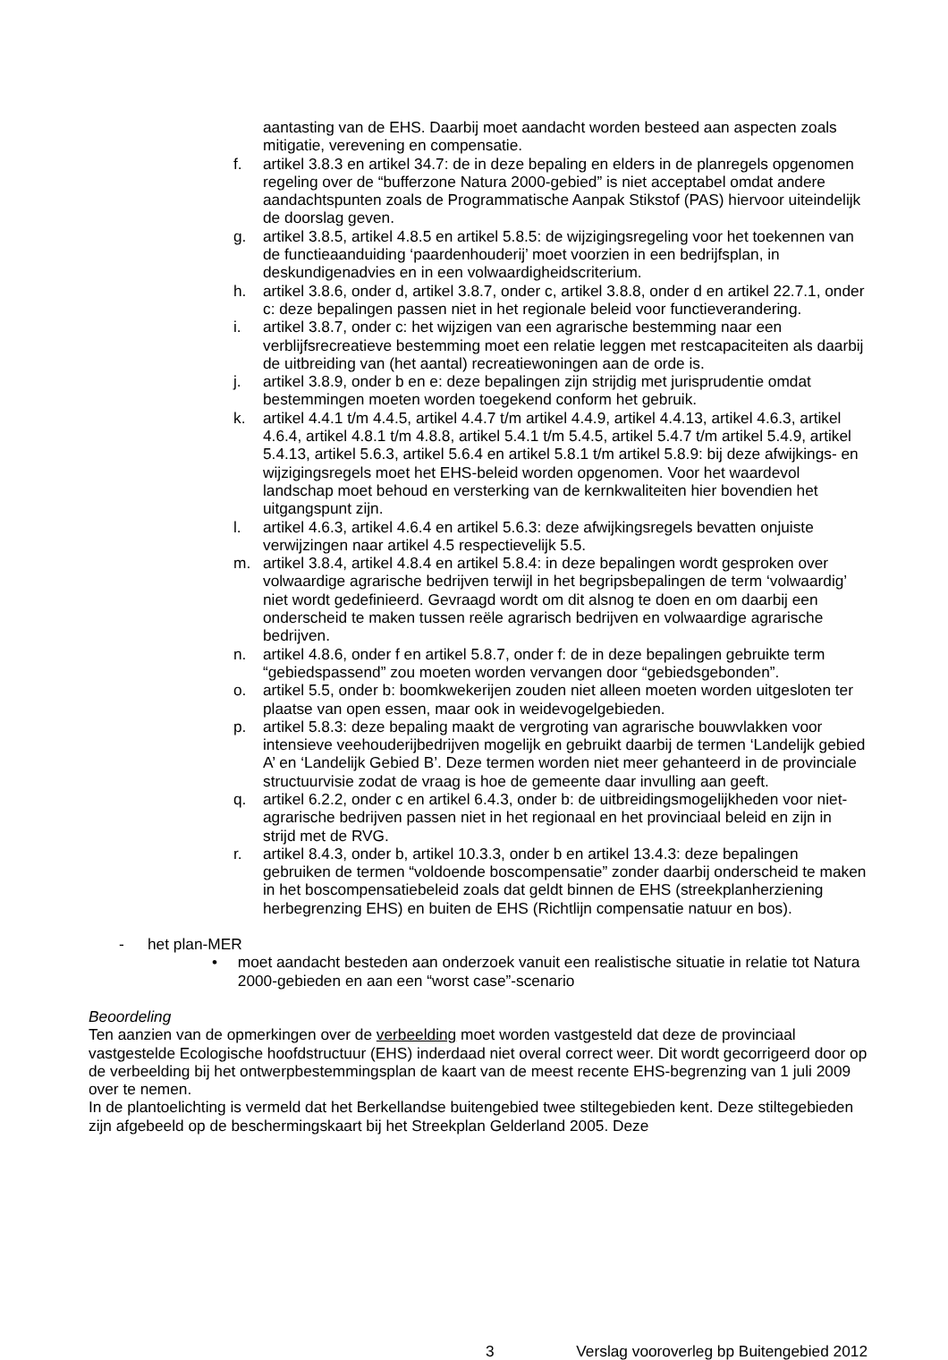aantasting van de EHS. Daarbij moet aandacht worden besteed aan aspecten zoals mitigatie, verevening en compensatie.
f. artikel 3.8.3 en artikel 34.7: de in deze bepaling en elders in de planregels opgenomen regeling over de “bufferzone Natura 2000-gebied” is niet acceptabel omdat andere aandachtspunten zoals de Programmatische Aanpak Stikstof (PAS) hiervoor uiteindelijk de doorslag geven.
g. artikel 3.8.5, artikel 4.8.5 en artikel 5.8.5: de wijzigingsregeling voor het toekennen van de functieaanduiding ‘paardenhouderij’ moet voorzien in een bedrijfsplan, in deskundigenadvies en in een volwaardigheidscriterium.
h. artikel 3.8.6, onder d, artikel 3.8.7, onder c, artikel 3.8.8, onder d en artikel 22.7.1, onder c: deze bepalingen passen niet in het regionale beleid voor functieverandering.
i. artikel 3.8.7, onder c: het wijzigen van een agrarische bestemming naar een verblijfsrecreatieve bestemming moet een relatie leggen met restcapaciteiten als daarbij de uitbreiding van (het aantal) recreatiewoningen aan de orde is.
j. artikel 3.8.9, onder b en e: deze bepalingen zijn strijdig met jurisprudentie omdat bestemmingen moeten worden toegekend conform het gebruik.
k. artikel 4.4.1 t/m 4.4.5, artikel 4.4.7 t/m artikel 4.4.9, artikel 4.4.13, artikel 4.6.3, artikel 4.6.4, artikel 4.8.1 t/m 4.8.8, artikel 5.4.1 t/m 5.4.5, artikel 5.4.7 t/m artikel 5.4.9, artikel 5.4.13, artikel 5.6.3, artikel 5.6.4 en artikel 5.8.1 t/m artikel 5.8.9: bij deze afwijkings- en wijzigingsregels moet het EHS-beleid worden opgenomen. Voor het waardevol landschap moet behoud en versterking van de kernkwaliteiten hier bovendien het uitgangspunt zijn.
l. artikel 4.6.3, artikel 4.6.4 en artikel 5.6.3: deze afwijkingsregels bevatten onjuiste verwijzingen naar artikel 4.5 respectievelijk 5.5.
m. artikel 3.8.4, artikel 4.8.4 en artikel 5.8.4: in deze bepalingen wordt gesproken over volwaardige agrarische bedrijven terwijl in het begripsbepalingen de term ‘volwaardig’ niet wordt gedefinieerd. Gevraagd wordt om dit alsnog te doen en om daarbij een onderscheid te maken tussen reële agrarisch bedrijven en volwaardige agrarische bedrijven.
n. artikel 4.8.6, onder f en artikel 5.8.7, onder f: de in deze bepalingen gebruikte term “gebiedspassend” zou moeten worden vervangen door “gebiedsgebonden”.
o. artikel 5.5, onder b: boomkwekerijen zouden niet alleen moeten worden uitgesloten ter plaatse van open essen, maar ook in weidevogelgebieden.
p. artikel 5.8.3: deze bepaling maakt de vergroting van agrarische bouwvlakken voor intensieve veehouderijbedrijven mogelijk en gebruikt daarbij de termen ‘Landelijk gebied A’ en ‘Landelijk Gebied B’. Deze termen worden niet meer gehanteerd in de provinciale structuurvisie zodat de vraag is hoe de gemeente daar invulling aan geeft.
q. artikel 6.2.2, onder c en artikel 6.4.3, onder b: de uitbreidingsmogelijkheden voor niet-agrarische bedrijven passen niet in het regionaal en het provinciaal beleid en zijn in strijd met de RVG.
r. artikel 8.4.3, onder b, artikel 10.3.3, onder b en artikel 13.4.3: deze bepalingen gebruiken de termen “voldoende boscompensatie” zonder daarbij onderscheid te maken in het boscompensatiebeleid zoals dat geldt binnen de EHS (streekplanherziening herbegrenzing EHS) en buiten de EHS (Richtlijn compensatie natuur en bos).
- het plan-MER
• moet aandacht besteden aan onderzoek vanuit een realistische situatie in relatie tot Natura 2000-gebieden en aan een “worst case”-scenario
Beoordeling
Ten aanzien van de opmerkingen over de verbeelding moet worden vastgesteld dat deze de provinciaal vastgestelde Ecologische hoofdstructuur (EHS) inderdaad niet overal correct weer. Dit wordt gecorrigeerd door op de verbeelding bij het ontwerpbestemmingsplan de kaart van de meest recente EHS-begrenzing van 1 juli 2009 over te nemen.
In de plantoelichting is vermeld dat het Berkellandse buitengebied twee stiltegebieden kent. Deze stiltegebieden zijn afgebeeld op de beschermingskaart bij het Streekplan Gelderland 2005. Deze
3 Verslag vooroverleg bp Buitengebied 2012